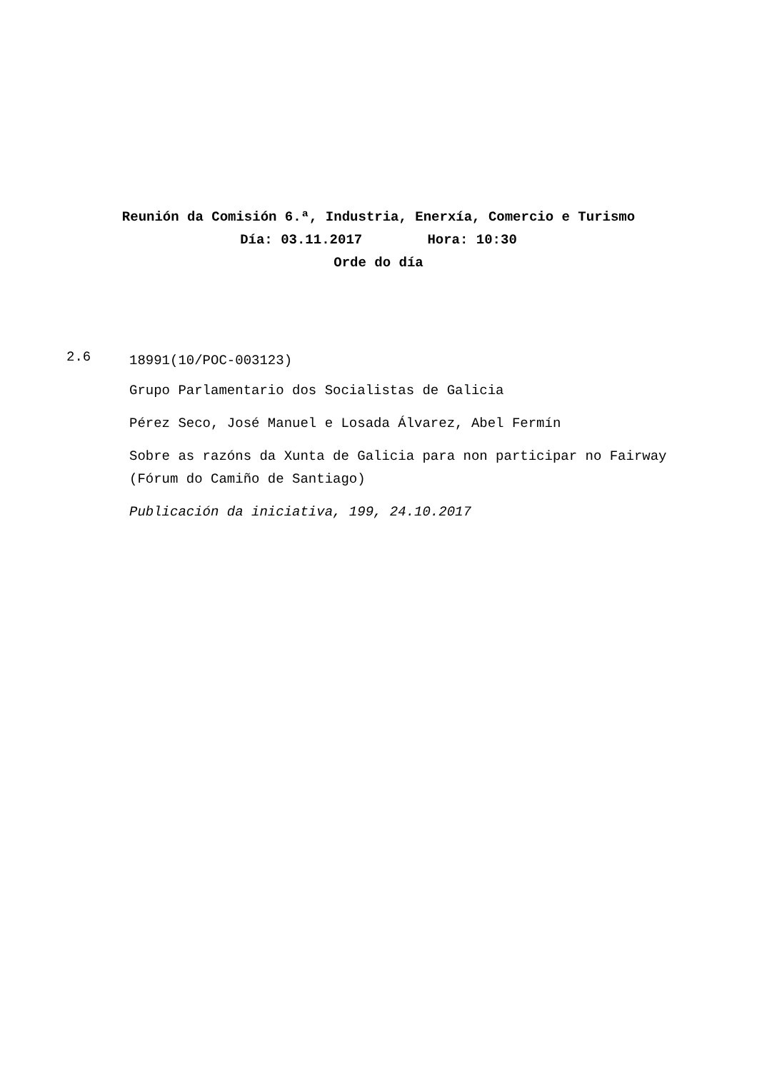Reunión da Comisión 6.ª, Industria, Enerxía, Comercio e Turismo
Día: 03.11.2017 Hora: 10:30
Orde do día
2.6
18991(10/POC-003123)
Grupo Parlamentario dos Socialistas de Galicia
Pérez Seco, José Manuel e Losada Álvarez, Abel Fermín
Sobre as razóns da Xunta de Galicia para non participar no Fairway (Fórum do Camiño de Santiago)
Publicación da iniciativa, 199, 24.10.2017